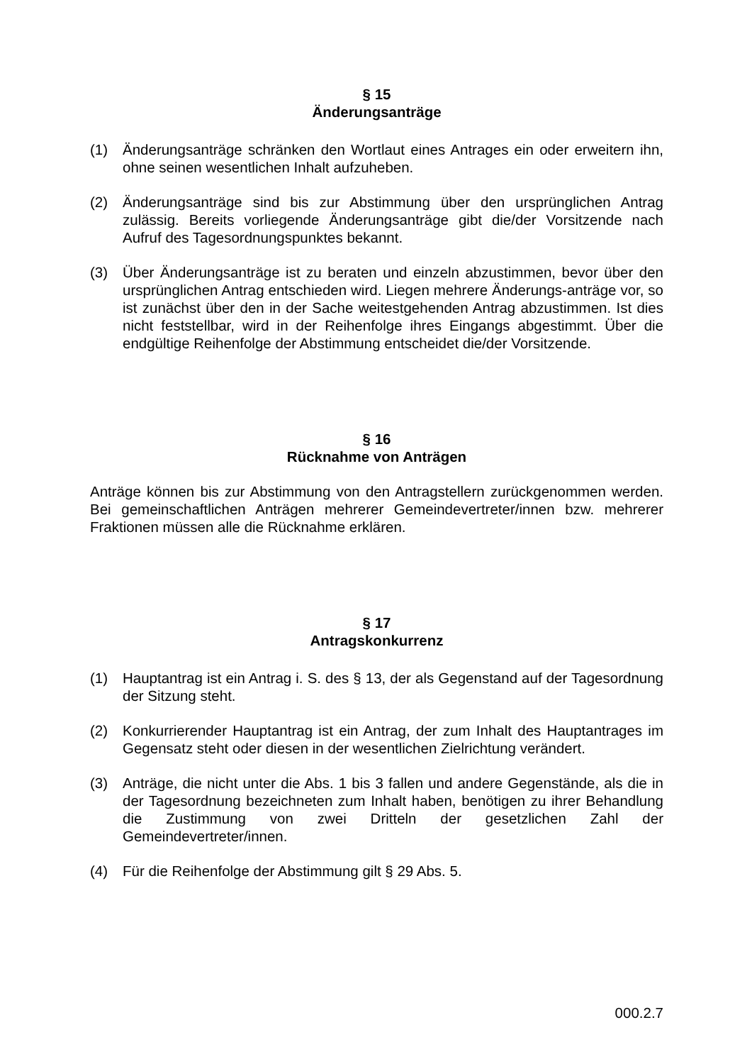§ 15
Änderungsanträge
(1) Änderungsanträge schränken den Wortlaut eines Antrages ein oder erweitern ihn, ohne seinen wesentlichen Inhalt aufzuheben.
(2) Änderungsanträge sind bis zur Abstimmung über den ursprünglichen Antrag zulässig. Bereits vorliegende Änderungsanträge gibt die/der Vorsitzende nach Aufruf des Tagesordnungspunktes bekannt.
(3) Über Änderungsanträge ist zu beraten und einzeln abzustimmen, bevor über den ursprünglichen Antrag entschieden wird. Liegen mehrere Änderungs-anträge vor, so ist zunächst über den in der Sache weitestgehenden Antrag abzustimmen. Ist dies nicht feststellbar, wird in der Reihenfolge ihres Eingangs abgestimmt. Über die endgültige Reihenfolge der Abstimmung entscheidet die/der Vorsitzende.
§ 16
Rücknahme von Anträgen
Anträge können bis zur Abstimmung von den Antragstellern zurückgenommen werden. Bei gemeinschaftlichen Anträgen mehrerer Gemeindevertreter/innen bzw. mehrerer Fraktionen müssen alle die Rücknahme erklären.
§ 17
Antragskonkurrenz
(1) Hauptantrag ist ein Antrag i. S. des § 13, der als Gegenstand auf der Tagesordnung der Sitzung steht.
(2) Konkurrierender Hauptantrag ist ein Antrag, der zum Inhalt des Hauptantrages im Gegensatz steht oder diesen in der wesentlichen Zielrichtung verändert.
(3) Anträge, die nicht unter die Abs. 1 bis 3 fallen und andere Gegenstände, als die in der Tagesordnung bezeichneten zum Inhalt haben, benötigen zu ihrer Behandlung die Zustimmung von zwei Dritteln der gesetzlichen Zahl der Gemeindevertreter/innen.
(4) Für die Reihenfolge der Abstimmung gilt § 29 Abs. 5.
000.2.7